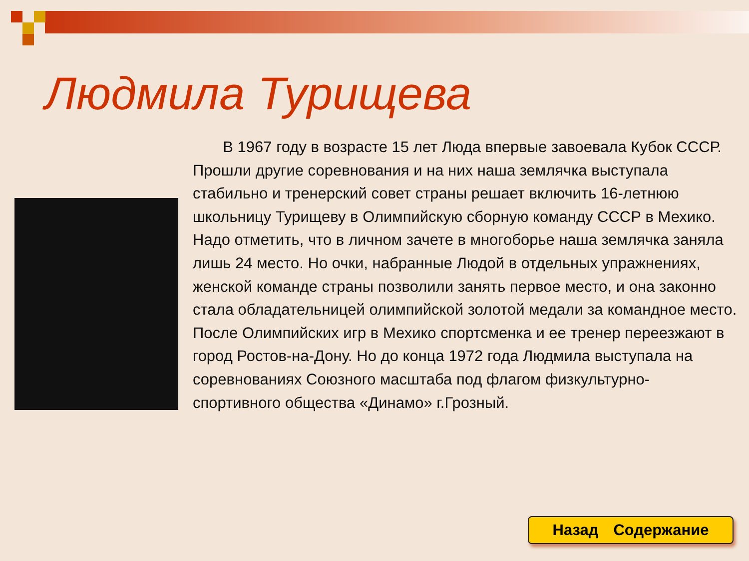Людмила Турищева
В 1967 году в возрасте 15 лет Люда впервые завоевала Кубок СССР. Прошли другие соревнования и на них наша землячка выступала стабильно и тренерский совет страны решает включить 16-летнюю школьницу Турищеву в Олимпийскую сборную команду СССР в Мехико. Надо отметить, что в личном зачете в многоборье наша землячка заняла лишь 24 место. Но очки, набранные Людой в отдельных упражнениях, женской команде страны позволили занять первое место, и она законно стала обладательницей олимпийской золотой медали за командное место. После Олимпийских игр в Мехико спортсменка и ее тренер переезжают в город Ростов-на-Дону. Но до конца 1972 года Людмила выступала на соревнованиях Союзного масштаба под флагом физкультурно-спортивного общества «Динамо» г.Грозный.
Назад Содержание